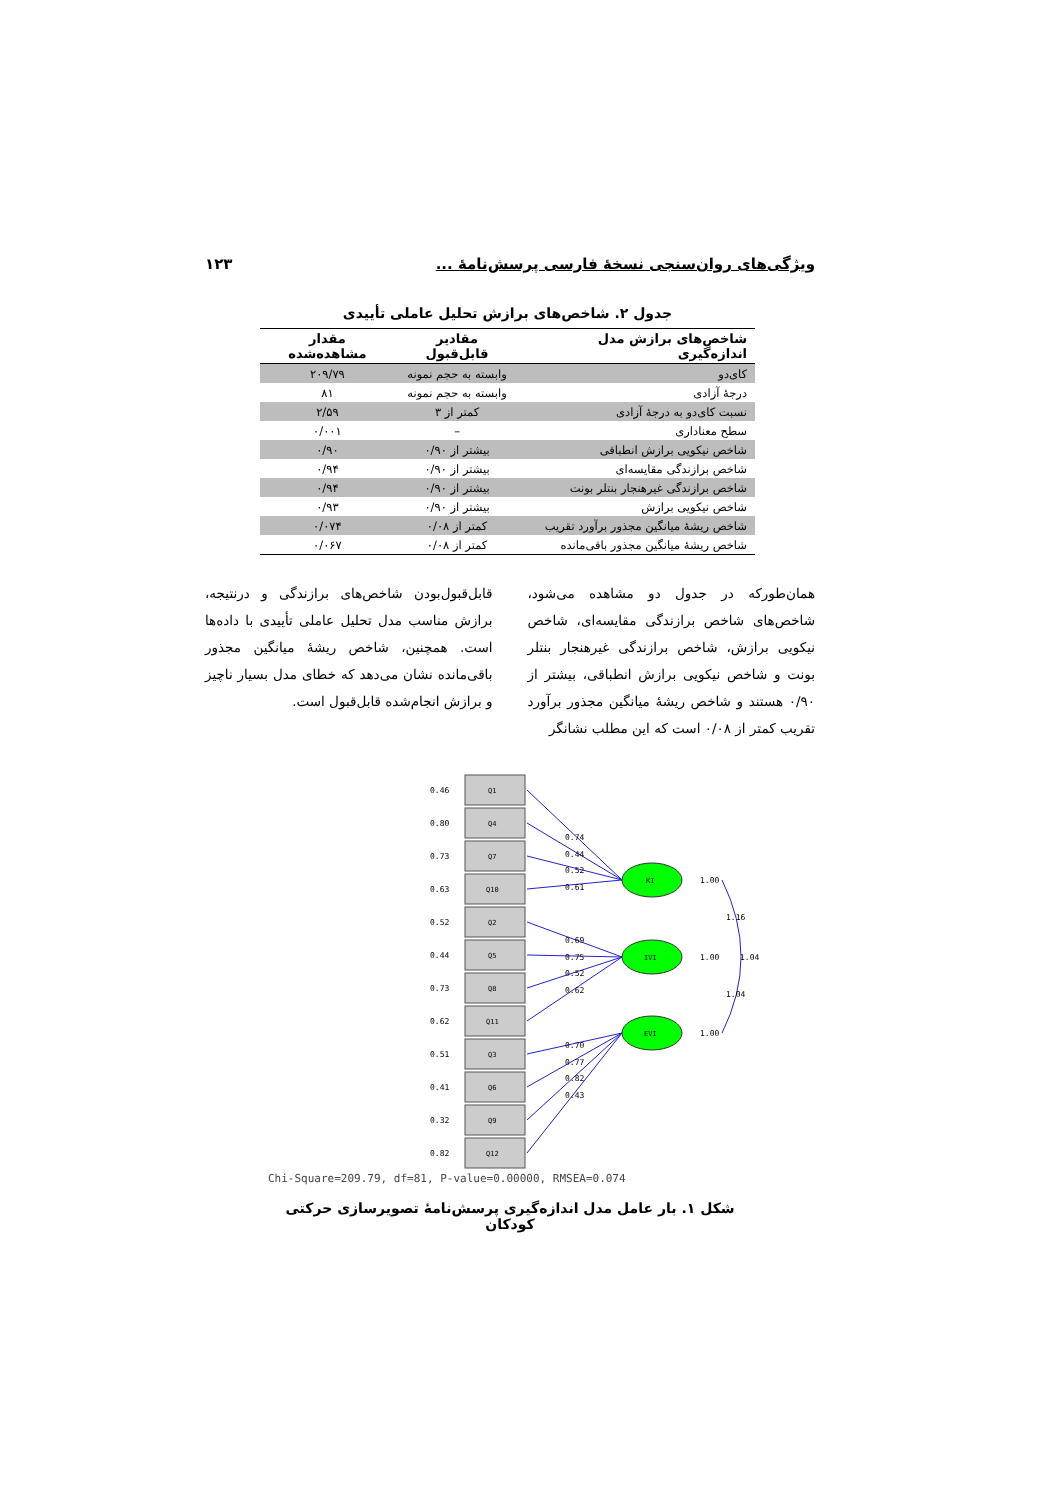۱۲۳ ویژگی‌های روان‌سنجی نسخهٔ فارسی پرسش‌نامهٔ ...
جدول ۲. شاخص‌های برازش تحلیل عاملی تأییدی
| شاخص‌های برازش مدل اندازه‌گیری | مقادیر قابل‌قبول | مقدار مشاهده‌شده |
| --- | --- | --- |
| کای‌دو | وابسته به حجم نمونه | ۲۰۹/۷۹ |
| درجهٔ آزادی | وابسته به حجم نمونه | ۸۱ |
| نسبت کای‌دو به درجهٔ آزادی | کمتر از ۳ | ۲/۵۹ |
| سطح معناداری | – | ۰/۰۰۱ |
| شاخص نیکویی برازش انطباقی | بیشتر از ۰/۹۰ | ۰/۹۰ |
| شاخص برازندگی مقایسه‌ای | بیشتر از ۰/۹۰ | ۰/۹۴ |
| شاخص برازندگی غیرهنجار بنتلر بونت | بیشتر از ۰/۹۰ | ۰/۹۴ |
| شاخص نیکویی برازش | بیشتر از ۰/۹۰ | ۰/۹۳ |
| شاخص ریشهٔ میانگین مجذور برآورد تقریب | کمتر از ۰/۰۸ | ۰/۰۷۴ |
| شاخص ریشهٔ میانگین مجذور باقی‌مانده | کمتر از ۰/۰۸ | ۰/۰۶۷ |
همان‌طورکه در جدول دو مشاهده می‌شود، شاخص‌های شاخص برازندگی مقایسه‌ای، شاخص نیکویی برازش، شاخص برازندگی غیرهنجار بنتلر بونت و شاخص نیکویی برازش انطباقی، بیشتر از ۰/۹۰ هستند و شاخص ریشهٔ میانگین مجذور برآورد تقریب کمتر از ۰/۰۸ است که این مطلب نشانگر
قابل‌قبول‌بودن شاخص‌های برازندگی و درنتیجه، برازش مناسب مدل تحلیل عاملی تأییدی با داده‌ها است. همچنین، شاخص ریشهٔ میانگین مجذور باقی‌مانده نشان می‌دهد که خطای مدل بسیار ناچیز و برازش انجام‌شده قابل‌قبول است.
Q1
Q4
Q7
Q10
Q2
Q5
Q8
Q11
Q3
Q6
Q9
Q12
0.46
0.80
0.73
0.63
0.52
0.44
0.73
0.62
0.51
0.41
0.32
0.82
KI
IVI
EVI
0.74
0.44
0.52
0.61
0.69
0.75
0.52
0.62
0.70
0.77
0.82
0.43
1.00
1.00
1.00
1.16
1.04
1.04
Chi-Square=209.79, df=81, P-value=0.00000, RMSEA=0.074
شکل ۱. بار عامل مدل اندازه‌گیری پرسش‌نامهٔ تصویرسازی حرکتی کودکان